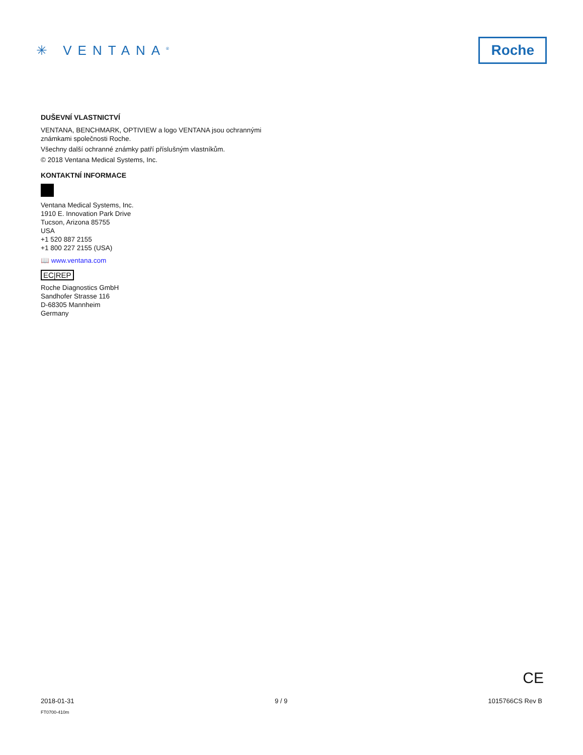✳ VENTANA<sup>®</sup>
Roche
DUŠEVNÍ VLASTNICTVÍ
VENTANA, BENCHMARK, OPTIVIEW a logo VENTANA jsou ochrannými známkami společnosti Roche.
Všechny další ochranné známky patří příslušným vlastníkům.
© 2018 Ventana Medical Systems, Inc.
KONTAKTNÍ INFORMACE
Ventana Medical Systems, Inc.
1910 E. Innovation Park Drive
Tucson, Arizona 85755
USA
+1 520 887 2155
+1 800 227 2155 (USA)
📖 www.ventana.com
EC|REP
Roche Diagnostics GmbH
Sandhofer Strasse 116
D-68305 Mannheim
Germany
CE
2018-01-31 9 / 9 1015766CS Rev B
FT0700-410m